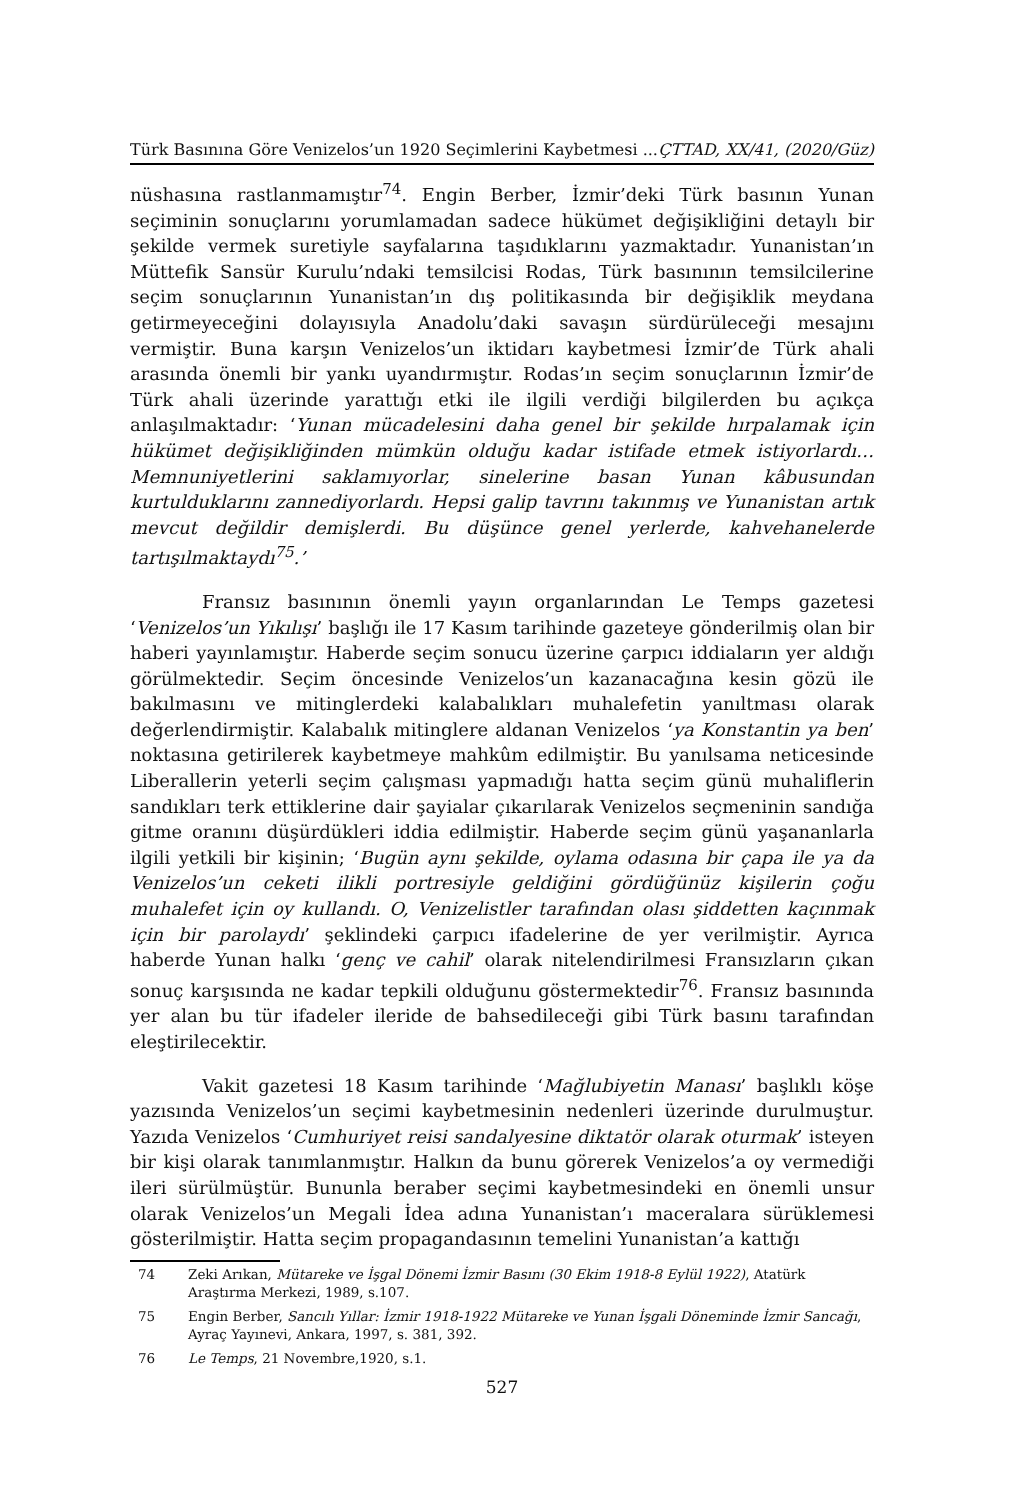Türk Basınına Göre Venizelos’un 1920 Seçimlerini Kaybetmesi ... ÇTTAD, XX/41, (2020/Güz)
nüshasına rastlanmamıştır<sup>74</sup>. Engin Berber, İzmir’deki Türk basının Yunan seçiminin sonuçlarını yorumlamadan sadece hükümet değişikliğini detaylı bir şekilde vermek suretiyle sayfalarına taşıdıklarını yazmaktadır. Yunanistan’ın Müttefik Sansür Kurulu’ndaki temsilcisi Rodas, Türk basınının temsilcilerine seçim sonuçlarının Yunanistan’ın dış politikasında bir değişiklik meydana getirmeyeceğini dolayısıyla Anadolu’daki savaşın sürdürüleceği mesajını vermiştir. Buna karşın Venizelos’un iktidarı kaybetmesi İzmir’de Türk ahali arasında önemli bir yankı uyandırmıştır. Rodas’ın seçim sonuçlarının İzmir’de Türk ahali üzerinde yarattığı etki ile ilgili verdiği bilgilerden bu açıkça anlaşılmaktadır: ‘Yunan mücadelesini daha genel bir şekilde hırpalamak için hükümet değişikliğinden mümkün olduğu kadar istifade etmek istiyorlardı… Memnuniyetlerini saklamıyorlar, sinelerine basan Yunan kâbusundan kurtulduklarını zannediyorlardı. Hepsi galip tavrını takınmış ve Yunanistan artık mevcut değildir demişlerdi. Bu düşünce genel yerlerde, kahvehanelerde tartışılmaktaydı<sup>75</sup>.’
Fransız basınının önemli yayın organlarından Le Temps gazetesi ‘Venizelos’un Yıkılışı’ başlığı ile 17 Kasım tarihinde gazeteye gönderilmiş olan bir haberi yayınlamıştır. Haberde seçim sonucu üzerine çarpıcı iddiaların yer aldığı görülmektedir. Seçim öncesinde Venizelos’un kazanacağına kesin gözü ile bakılmasını ve mitinglerdeki kalabalıkları muhalefetin yanıltması olarak değerlendirmiştir. Kalabalık mitinglere aldanan Venizelos ‘ya Konstantin ya ben’ noktasına getirilerek kaybetmeye mahkûm edilmiştir. Bu yanılsama neticesinde Liberallerin yeterli seçim çalışması yapmadığı hatta seçim günü muhaliflerin sandıkları terk ettiklerine dair şayialar çıkarılarak Venizelos seçmeninin sandığa gitme oranını düşürdükleri iddia edilmiştir. Haberde seçim günü yaşananlarla ilgili yetkili bir kişinin; ‘Bugün aynı şekilde, oylama odasına bir çapa ile ya da Venizelos’un ceketi ilikli portresiyle geldiğini gördüğünüz kişilerin çoğu muhalefet için oy kullandı. O, Venizelistler tarafından olası şiddetten kaçınmak için bir parolaydı’ şeklindeki çarpıcı ifadelerine de yer verilmiştir. Ayrıca haberde Yunan halkı ‘genç ve cahil’ olarak nitelendirilmesi Fransızların çıkan sonuç karşısında ne kadar tepkili olduğunu göstermektedir<sup>76</sup>. Fransız basınında yer alan bu tür ifadeler ileride de bahsedileceği gibi Türk basını tarafından eleştirilecektir.
Vakit gazetesi 18 Kasım tarihinde ‘Mağlubiyetin Manası’ başlıklı köşe yazısında Venizelos’un seçimi kaybetmesinin nedenleri üzerinde durulmuştur. Yazıda Venizelos ‘Cumhuriyet reisi sandalyesine diktatör olarak oturmak’ isteyen bir kişi olarak tanımlanmıştır. Halkın da bunu görerek Venizelos’a oy vermediği ileri sürülmüştür. Bununla beraber seçimi kaybetmesindeki en önemli unsur olarak Venizelos’un Megali İdea adına Yunanistan’ı maceralara sürüklemesi gösterilmiştir. Hatta seçim propagandasının temelini Yunanistan’a kattığı
74 Zeki Arıkan, Mütareke ve İşgal Dönemi İzmir Basını (30 Ekim 1918-8 Eylül 1922), Atatürk Araştırma Merkezi, 1989, s.107.
75 Engin Berber, Sancılı Yıllar: İzmir 1918-1922 Mütareke ve Yunan İşgali Döneminde İzmir Sancağı, Ayraç Yayınevi, Ankara, 1997, s. 381, 392.
76 Le Temps, 21 Novembre,1920, s.1.
527